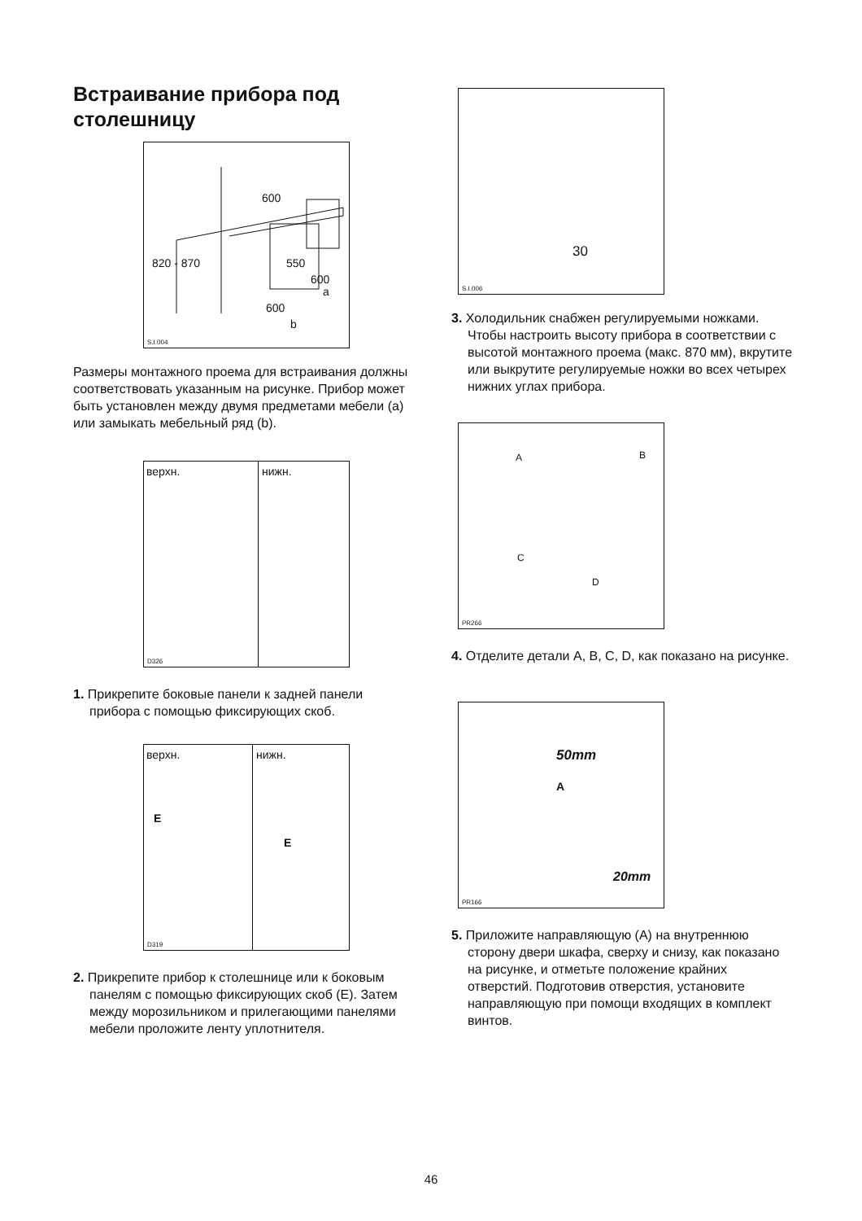Встраивание прибора под столешницу
600
550
600
a
820 - 870
600
b
S.I.004
Размеры монтажного проема для встраивания должны соответствовать указанным на рисунке. Прибор может быть установлен между двумя предметами мебели (a) или замыкать мебельный ряд (b).
верхн. нижн.
D326
1. Прикрепите боковые панели к задней панели прибора с помощью фиксирующих скоб.
верхн. нижн.
E
E
D319
2. Прикрепите прибор к столешнице или к боковым панелям с помощью фиксирующих скоб (E). Затем между морозильником и прилегающими панелями мебели проложите ленту уплотнителя.
30
S.I.006
3. Холодильник снабжен регулируемыми ножками. Чтобы настроить высоту прибора в соответствии с высотой монтажного проема (макс. 870 мм), вкрутите или выкрутите регулируемые ножки во всех четырех нижних углах прибора.
A B
C
D
PR266
4. Отделите детали A, B, C, D, как показано на рисунке.
50mm
A
20mm
PR166
5. Приложите направляющую (A) на внутреннюю сторону двери шкафа, сверху и снизу, как показано на рисунке, и отметьте положение крайних отверстий. Подготовив отверстия, установите направляющую при помощи входящих в комплект винтов.
46